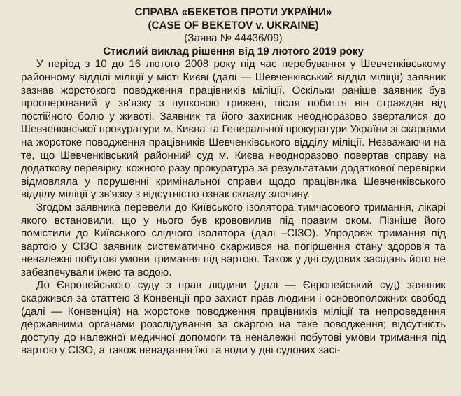СПРАВА «БЕКЕТОВ ПРОТИ УКРАЇНИ»
(CASE OF BEKETOV v. UKRAINE)
(Заява № 44436/09)
Стислий виклад рішення від 19 лютого 2019 року
У період з 10 до 16 лютого 2008 року під час перебування у Шевченківському районному відділі міліції у місті Києві (далі — Шевченківський відділ міліції) заявник зазнав жорстокого поводження працівників міліції. Оскільки раніше заявник був прооперований у зв'язку з пупковою грижею, після побиття він страждав від постійного болю у животі. Заявник та його захисник неодноразово зверталися до Шевченківської прокуратури м. Києва та Генеральної прокуратури України зі скаргами на жорстоке поводження працівників Шевченківського відділу міліції. Незважаючи на те, що Шевченківський районний суд м. Києва неодноразово повертав справу на додаткову перевірку, кожного разу прокуратура за результатами додаткової перевірки відмовляла у порушенні кримінальної справи щодо працівника Шевченківського відділу міліції у зв'язку з відсутністю ознак складу злочину.
Згодом заявника перевели до Київського ізолятора тимчасового тримання, лікарі якого встановили, що у нього був крововилив під правим оком. Пізніше його помістили до Київського слідчого ізолятора (далі –СІЗО). Упродовж тримання під вартою у СІЗО заявник систематично скаржився на погіршення стану здоров'я та неналежні побутові умови тримання під вартою. Також у дні судових засідань його не забезпечували їжею та водою.
До Європейського суду з прав людини (далі — Європейський суд) заявник скаржився за статтею 3 Конвенції про захист прав людини і основоположних свобод (далі — Конвенція) на жорстоке поводження працівників міліції та непроведення державними органами розслідування за скаргою на таке поводження; відсутність доступу до належної медичної допомоги та неналежні побутові умови тримання під вартою у СІЗО, а також ненадання їжі та води у дні судових засі-